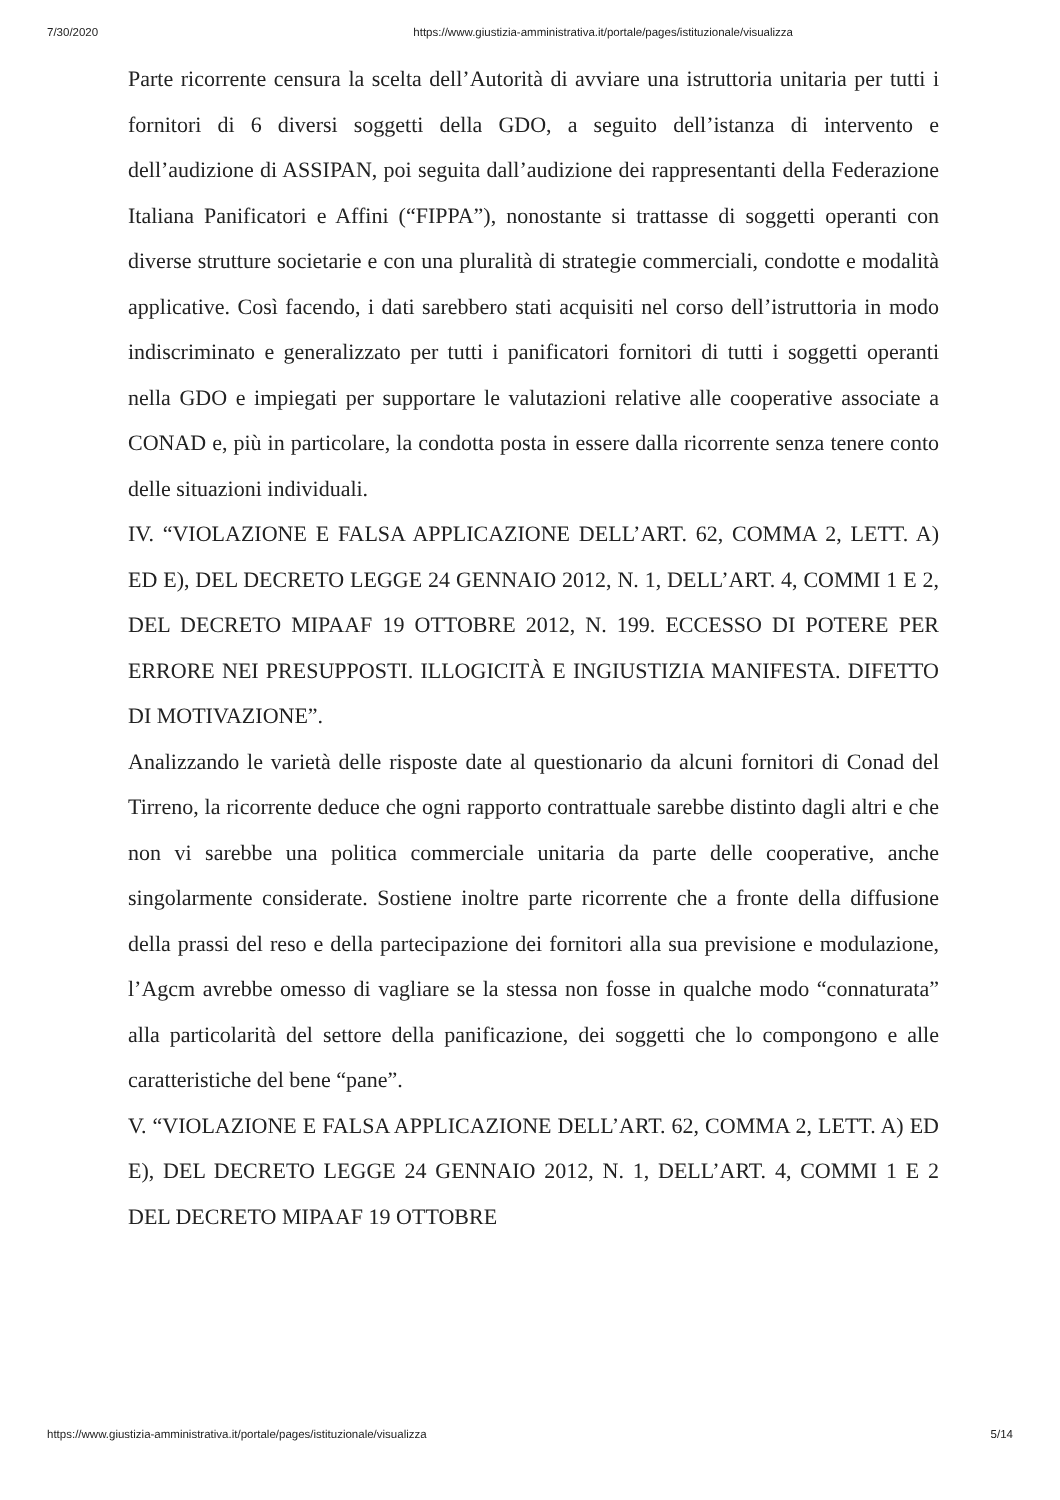7/30/2020 https://www.giustizia-amministrativa.it/portale/pages/istituzionale/visualizza
Parte ricorrente censura la scelta dell’Autorità di avviare una istruttoria unitaria per tutti i fornitori di 6 diversi soggetti della GDO, a seguito dell’istanza di intervento e dell’audizione di ASSIPAN, poi seguita dall’audizione dei rappresentanti della Federazione Italiana Panificatori e Affini (“FIPPA”), nonostante si trattasse di soggetti operanti con diverse strutture societarie e con una pluralità di strategie commerciali, condotte e modalità applicative. Così facendo, i dati sarebbero stati acquisiti nel corso dell’istruttoria in modo indiscriminato e generalizzato per tutti i panificatori fornitori di tutti i soggetti operanti nella GDO e impiegati per supportare le valutazioni relative alle cooperative associate a CONAD e, più in particolare, la condotta posta in essere dalla ricorrente senza tenere conto delle situazioni individuali.
IV. “VIOLAZIONE E FALSA APPLICAZIONE DELL’ART. 62, COMMA 2, LETT. A) ED E), DEL DECRETO LEGGE 24 GENNAIO 2012, N. 1, DELL’ART. 4, COMMI 1 E 2, DEL DECRETO MIPAAF 19 OTTOBRE 2012, N. 199. ECCESSO DI POTERE PER ERRORE NEI PRESUPPOSTI. ILLOGICITÀ E INGIUSTIZIA MANIFESTA. DIFETTO DI MOTIVAZIONE”.
Analizzando le varietà delle risposte date al questionario da alcuni fornitori di Conad del Tirreno, la ricorrente deduce che ogni rapporto contrattuale sarebbe distinto dagli altri e che non vi sarebbe una politica commerciale unitaria da parte delle cooperative, anche singolarmente considerate. Sostiene inoltre parte ricorrente che a fronte della diffusione della prassi del reso e della partecipazione dei fornitori alla sua previsione e modulazione, l’Agcm avrebbe omesso di vagliare se la stessa non fosse in qualche modo “connaturata” alla particolarità del settore della panificazione, dei soggetti che lo compongono e alle caratteristiche del bene “pane”.
V. “VIOLAZIONE E FALSA APPLICAZIONE DELL’ART. 62, COMMA 2, LETT. A) ED E), DEL DECRETO LEGGE 24 GENNAIO 2012, N. 1, DELL’ART. 4, COMMI 1 E 2 DEL DECRETO MIPAAF 19 OTTOBRE
https://www.giustizia-amministrativa.it/portale/pages/istituzionale/visualizza 5/14